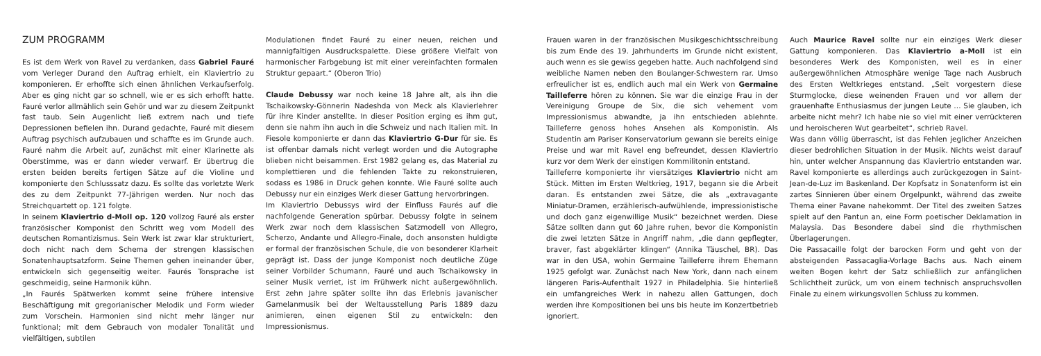ZUM PROGRAMM
Es ist dem Werk von Ravel zu verdanken, dass Gabriel Fauré vom Verleger Durand den Auftrag erhielt, ein Klaviertrio zu komponieren. Er erhoffte sich einen ähnlichen Verkaufserfolg. Aber es ging nicht gar so schnell, wie er es sich erhofft hatte. Fauré verlor allmählich sein Gehör und war zu diesem Zeitpunkt fast taub. Sein Augenlicht ließ extrem nach und tiefe Depressionen befielen ihn. Durand gedachte, Fauré mit diesem Auftrag psychisch aufzubauen und schaffte es im Grunde auch. Fauré nahm die Arbeit auf, zunächst mit einer Klarinette als Oberstimme, was er dann wieder verwarf. Er übertrug die ersten beiden bereits fertigen Sätze auf die Violine und komponierte den Schlusssatz dazu. Es sollte das vorletzte Werk des zu dem Zeitpunkt 77-Jährigen werden. Nur noch das Streichquartett op. 121 folgte.
In seinem Klaviertrio d-Moll op. 120 vollzog Fauré als erster französischer Komponist den Schritt weg vom Modell des deutschen Romantizismus. Sein Werk ist zwar klar strukturiert, doch nicht nach dem Schema der strengen klassischen Sonatenhauptsatzform. Seine Themen gehen ineinander über, entwickeln sich gegenseitig weiter. Faurés Tonsprache ist geschmeidig, seine Harmonik kühn.
„In Faurés Spätwerken kommt seine frühere intensive Beschäftigung mit gregorianischer Melodik und Form wieder zum Vorschein. Harmonien sind nicht mehr länger nur funktional; mit dem Gebrauch von modaler Tonalität und vielfältigen, subtilen
Modulationen findet Fauré zu einer neuen, reichen und mannigfaltigen Ausdruckspalette. Diese größere Vielfalt von harmonischer Farbgebung ist mit einer vereinfachten formalen Struktur gepaart.“ (Oberon Trio)
Claude Debussy war noch keine 18 Jahre alt, als ihn die Tschaikowsky-Gönnerin Nadeshda von Meck als Klavierlehrer für ihre Kinder anstellte. In dieser Position erging es ihm gut, denn sie nahm ihn auch in die Schweiz und nach Italien mit. In Fiesole komponierte er dann das Klaviertrio G-Dur für sie. Es ist offenbar damals nicht verlegt worden und die Autographe blieben nicht beisammen. Erst 1982 gelang es, das Material zu komplettieren und die fehlenden Takte zu rekonstruieren, sodass es 1986 in Druck gehen konnte. Wie Fauré sollte auch Debussy nur ein einziges Werk dieser Gattung hervorbringen.
Im Klaviertrio Debussys wird der Einfluss Faurés auf die nachfolgende Generation spürbar. Debussy folgte in seinem Werk zwar noch dem klassischen Satzmodell von Allegro, Scherzo, Andante und Allegro-Finale, doch ansonsten huldigte er formal der französischen Schule, die von besonderer Klarheit geprägt ist. Dass der junge Komponist noch deutliche Züge seiner Vorbilder Schumann, Fauré und auch Tschaikowsky in seiner Musik verriet, ist im Frühwerk nicht außergewöhnlich. Erst zehn Jahre später sollte ihn das Erlebnis javanischer Gamelanmusik bei der Weltausstellung Paris 1889 dazu animieren, einen eigenen Stil zu entwickeln: den Impressionismus.
Frauen waren in der französischen Musikgeschichtsschreibung bis zum Ende des 19. Jahrhunderts im Grunde nicht existent, auch wenn es sie gewiss gegeben hatte. Auch nachfolgend sind weibliche Namen neben den Boulanger-Schwestern rar. Umso erfreulicher ist es, endlich auch mal ein Werk von Germaine Tailleferre hören zu können. Sie war die einzige Frau in der Vereinigung Groupe de Six, die sich vehement vom Impressionismus abwandte, ja ihn entschieden ablehnte. Tailleferre genoss hohes Ansehen als Komponistin. Als Studentin am Pariser Konservatorium gewann sie bereits einige Preise und war mit Ravel eng befreundet, dessen Klaviertrio kurz vor dem Werk der einstigen Kommilitonin entstand.
Tailleferre komponierte ihr viersätziges Klaviertrio nicht am Stück. Mitten im Ersten Weltkrieg, 1917, begann sie die Arbeit daran. Es entstanden zwei Sätze, die als „extravagante Miniatur-Dramen, erzählerisch-aufwühlende, impressionistische und doch ganz eigenwillige Musik“ bezeichnet werden. Diese Sätze sollten dann gut 60 Jahre ruhen, bevor die Komponistin die zwei letzten Sätze in Angriff nahm, „die dann gepflegter, braver, fast abgeklärter klingen“ (Annika Täuschel, BR). Das war in den USA, wohin Germaine Tailleferre ihrem Ehemann 1925 gefolgt war. Zunächst nach New York, dann nach einem längeren Paris-Aufenthalt 1927 in Philadelphia. Sie hinterließ ein umfangreiches Werk in nahezu allen Gattungen, doch werden ihre Kompositionen bei uns bis heute im Konzertbetrieb ignoriert.
Auch Maurice Ravel sollte nur ein einziges Werk dieser Gattung komponieren. Das Klaviertrio a-Moll ist ein besonderes Werk des Komponisten, weil es in einer außergewöhnlichen Atmosphäre wenige Tage nach Ausbruch des Ersten Weltkrieges entstand. „Seit vorgestern diese Sturmglocke, diese weinenden Frauen und vor allem der grauenhafte Enthusiasmus der jungen Leute … Sie glauben, ich arbeite nicht mehr? Ich habe nie so viel mit einer verrückteren und heroischeren Wut gearbeitet“, schrieb Ravel.
Was dann völlig überrascht, ist das Fehlen jeglicher Anzeichen dieser bedrohlichen Situation in der Musik. Nichts weist darauf hin, unter welcher Anspannung das Klaviertrio entstanden war. Ravel komponierte es allerdings auch zurückgezogen in Saint-Jean-de-Luz im Baskenland. Der Kopfsatz in Sonatenform ist ein zartes Sinnieren über einem Orgelpunkt, während das zweite Thema einer Pavane nahekommt. Der Titel des zweiten Satzes spielt auf den Pantun an, eine Form poetischer Deklamation in Malaysia. Das Besondere dabei sind die rhythmischen Überlagerungen.
Die Passacaille folgt der barocken Form und geht von der absteigenden Passacaglia-Vorlage Bachs aus. Nach einem weiten Bogen kehrt der Satz schließlich zur anfänglichen Schlichtheit zurück, um von einem technisch anspruchsvollen Finale zu einem wirkungsvollen Schluss zu kommen.